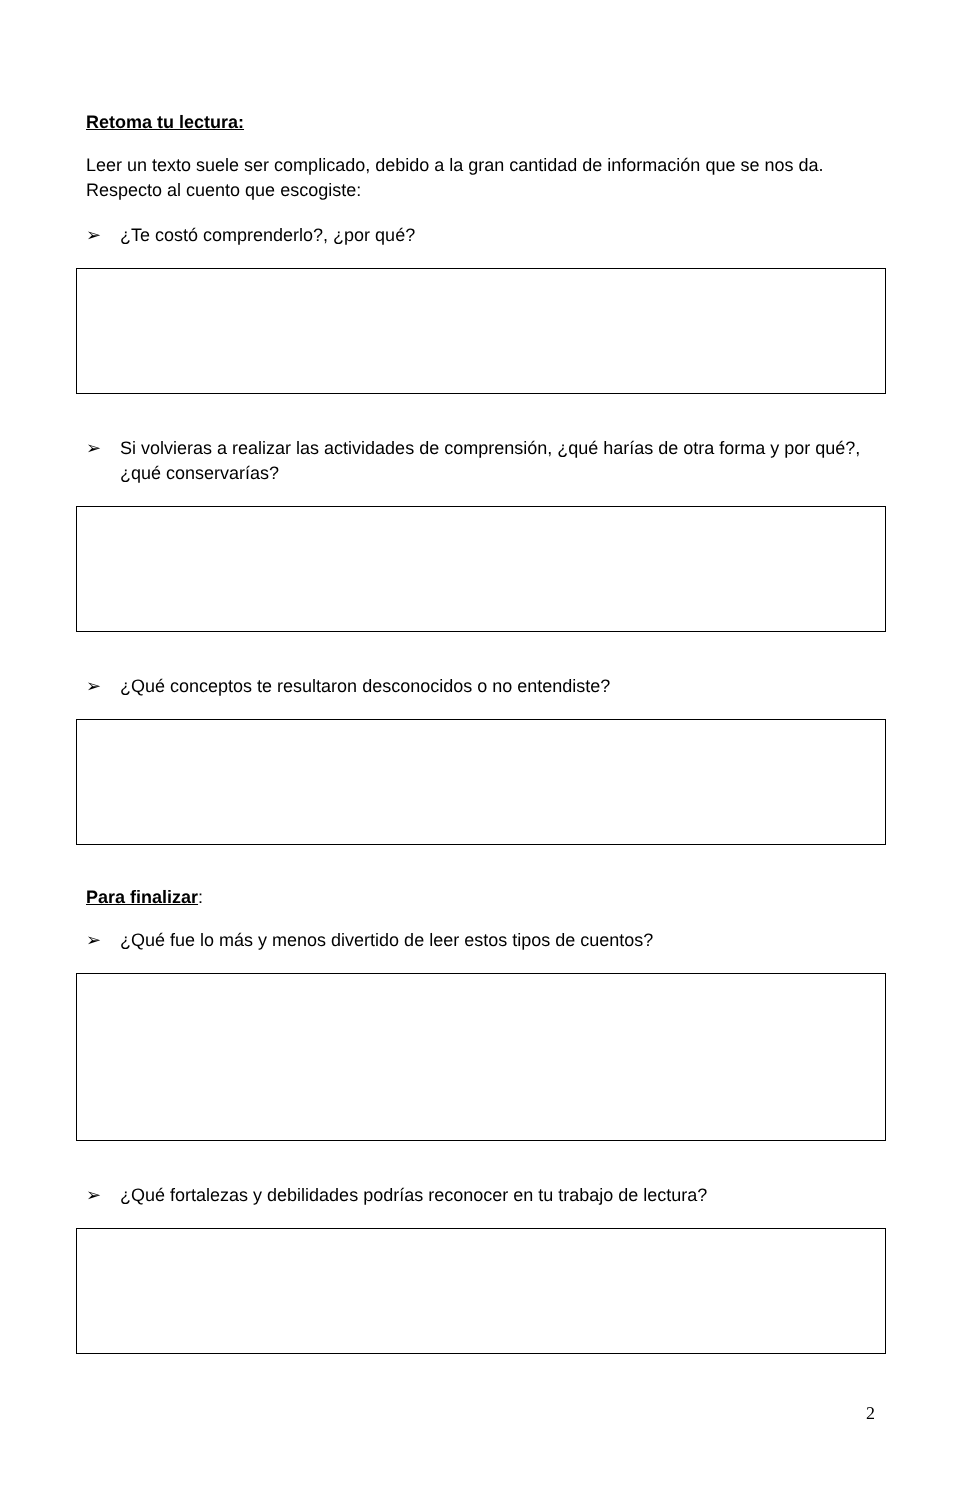Retoma tu lectura:
Leer un texto suele ser complicado, debido a la gran cantidad de información que se nos da. Respecto al cuento que escogiste:
➢ ¿Te costó comprenderlo?, ¿por qué?
➢ Si volvieras a realizar las actividades de comprensión, ¿qué harías de otra forma y por qué?, ¿qué conservarías?
➢ ¿Qué conceptos te resultaron desconocidos o no entendiste?
Para finalizar:
➢ ¿Qué fue lo más y menos divertido de leer estos tipos de cuentos?
➢ ¿Qué fortalezas y debilidades podrías reconocer en tu trabajo de lectura?
2